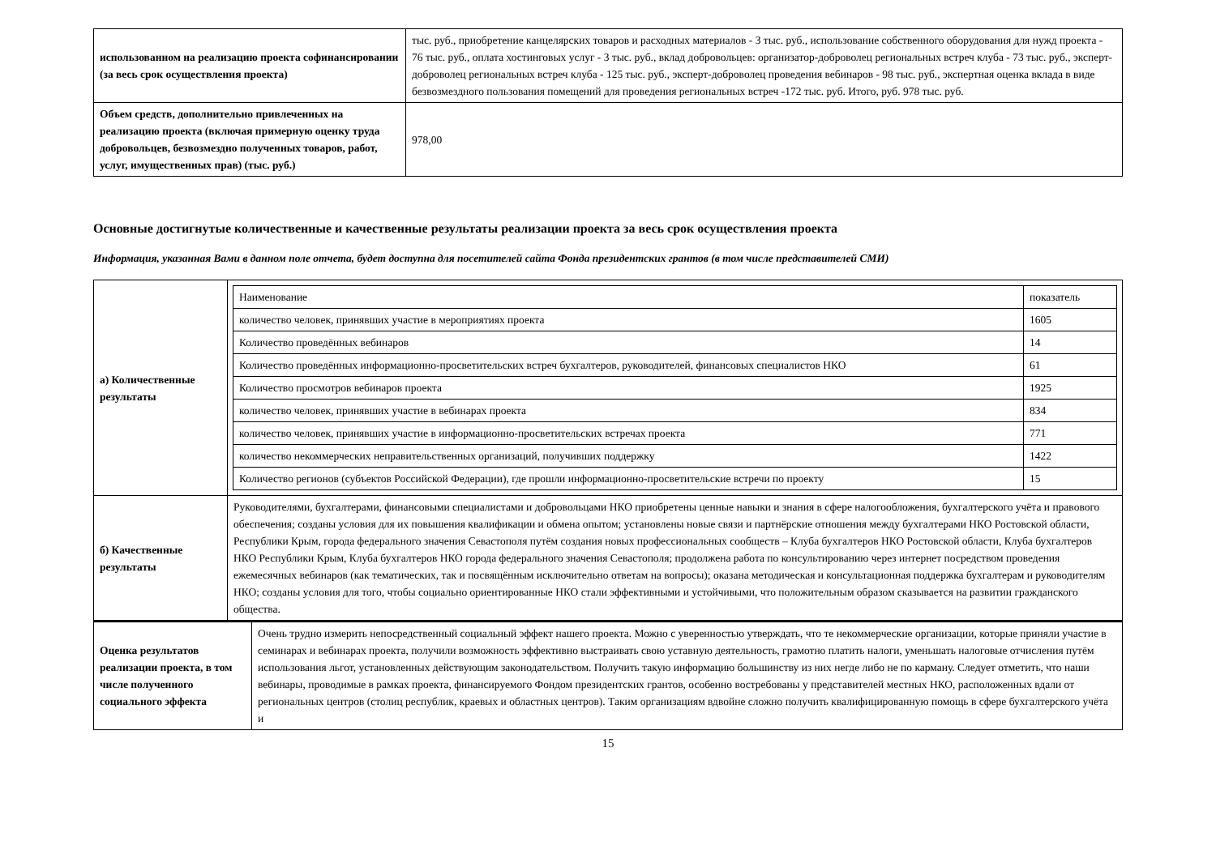| использованном на реализацию проекта софинансировании (за весь срок осуществления проекта) | тыс. руб., приобретение канцелярских товаров и расходных материалов - 3 тыс. руб., использование собственного оборудования для нужд проекта - 76 тыс. руб., оплата хостинговых услуг - 3 тыс. руб., вклад добровольцев: организатор-доброволец региональных встреч клуба - 73 тыс. руб., эксперт-доброволец региональных встреч клуба - 125 тыс. руб., эксперт-доброволец проведения вебинаров - 98 тыс. руб., экспертная оценка вклада в виде безвозмездного пользования помещений для проведения региональных встреч -172 тыс. руб. Итого, руб. 978 тыс. руб. |
| Объем средств, дополнительно привлеченных на реализацию проекта (включая примерную оценку труда добровольцев, безвозмездно полученных товаров, работ, услуг, имущественных прав) (тыс. руб.) | 978,00 |
Основные достигнутые количественные и качественные результаты реализации проекта за весь срок осуществления проекта
Информация, указанная Вами в данном поле отчета, будет доступна для посетителей сайта Фонда президентских грантов (в том числе представителей СМИ)
| а) Количественные результаты | / Наименование / показатель / / --- / --- / / количество человек, принявших участие в мероприятиях проекта / 1605 / / Количество проведённых вебинаров / 14 / / Количество проведённых информационно-просветительских встреч бухгалтеров, руководителей, финансовых специалистов НКО / 61 / / Количество просмотров вебинаров проекта / 1925 / / количество человек, принявших участие в вебинарах проекта / 834 / / количество человек, принявших участие в информационно-просветительских встречах проекта / 771 / / количество некоммерческих неправительственных организаций, получивших поддержку / 1422 / / Количество регионов (субъектов Российской Федерации), где прошли информационно-просветительские встречи по проекту / 15 / |
| б) Качественные результаты | Руководителями, бухгалтерами, финансовыми специалистами и добровольцами НКО приобретены ценные навыки и знания в сфере налогообложения, бухгалтерского учёта и правового обеспечения; созданы условия для их повышения квалификации и обмена опытом; установлены новые связи и партнёрские отношения между бухгалтерами НКО Ростовской области, Республики Крым, города федерального значения Севастополя путём создания новых профессиональных сообществ – Клуба бухгалтеров НКО Ростовской области, Клуба бухгалтеров НКО Республики Крым, Клуба бухгалтеров НКО города федерального значения Севастополя; продолжена работа по консультированию через интернет посредством проведения ежемесячных вебинаров (как тематических, так и посвящённым исключительно ответам на вопросы); оказана методическая и консультационная поддержка бухгалтерам и руководителям НКО; созданы условия для того, чтобы социально ориентированные НКО стали эффективными и устойчивыми, что положительным образом сказывается на развитии гражданского общества. |
| Оценка результатов реализации проекта, в том числе полученного социального эффекта | Очень трудно измерить непосредственный социальный эффект нашего проекта. Можно с уверенностью утверждать, что те некоммерческие организации, которые приняли участие в семинарах и вебинарах проекта, получили возможность эффективно выстраивать свою уставную деятельность, грамотно платить налоги, уменьшать налоговые отчисления путём использования льгот, установленных действующим законодательством. Получить такую информацию большинству из них негде либо не по карману. Следует отметить, что наши вебинары, проводимые в рамках проекта, финансируемого Фондом президентских грантов, особенно востребованы у представителей местных НКО, расположенных вдали от региональных центров (столиц республик, краевых и областных центров). Таким организациям вдвойне сложно получить квалифицированную помощь в сфере бухгалтерского учёта и |
15